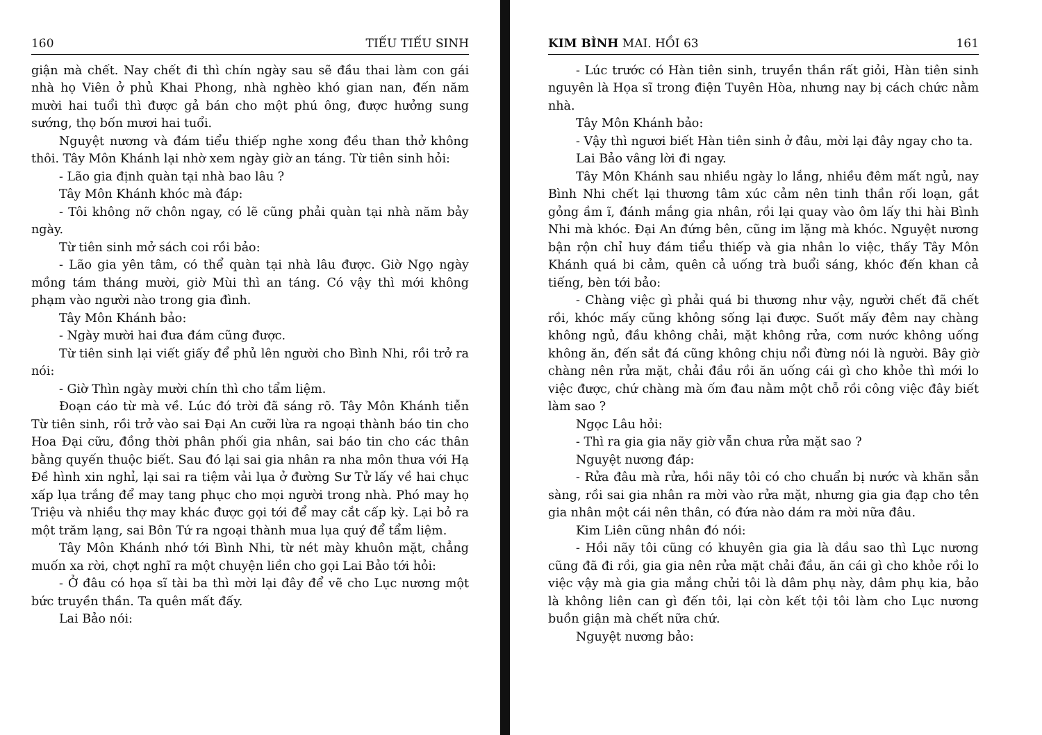160 TIẾU TIẾU SINH
giận mà chết. Nay chết đi thì chín ngày sau sẽ đầu thai làm con gái nhà họ Viên ở phủ Khai Phong, nhà nghèo khó gian nan, đến năm mười hai tuổi thì được gả bán cho một phú ông, được hưởng sung sướng, thọ bốn mươi hai tuổi.
Nguyệt nương và đám tiểu thiếp nghe xong đều than thở không thôi. Tây Môn Khánh lại nhờ xem ngày giờ an táng. Từ tiên sinh hỏi:
- Lão gia định quàn tại nhà bao lâu ?
Tây Môn Khánh khóc mà đáp:
- Tôi không nỡ chôn ngay, có lẽ cũng phải quàn tại nhà năm bảy ngày.
Từ tiên sinh mở sách coi rồi bảo:
- Lão gia yên tâm, có thể quàn tại nhà lâu được. Giờ Ngọ ngày mồng tám tháng mười, giờ Mùi thì an táng. Có vậy thì mới không phạm vào người nào trong gia đình.
Tây Môn Khánh bảo:
- Ngày mười hai đưa đám cũng được.
Từ tiên sinh lại viết giấy để phủ lên người cho Bình Nhi, rồi trở ra nói:
- Giờ Thìn ngày mười chín thì cho tẩm liệm.
Đoạn cáo từ mà về. Lúc đó trời đã sáng rõ. Tây Môn Khánh tiễn Từ tiên sinh, rồi trở vào sai Đại An cưỡi lừa ra ngoại thành báo tin cho Hoa Đại cữu, đồng thời phân phối gia nhân, sai báo tin cho các thân bằng quyến thuộc biết. Sau đó lại sai gia nhân ra nha môn thưa với Hạ Đề hình xin nghỉ, lại sai ra tiệm vải lụa ở đường Sư Tử lấy về hai chục xấp lụa trắng để may tang phục cho mọi người trong nhà. Phó may họ Triệu và nhiều thợ may khác được gọi tới để may cắt cấp kỳ. Lại bỏ ra một trăm lạng, sai Bôn Tứ ra ngoại thành mua lụa quý để tẩm liệm.
Tây Môn Khánh nhớ tới Bình Nhi, từ nét mày khuôn mặt, chẳng muốn xa rời, chợt nghĩ ra một chuyện liền cho gọi Lai Bảo tới hỏi:
- Ở đâu có họa sĩ tài ba thì mời lại đây để vẽ cho Lục nương một bức truyền thần. Ta quên mất đấy.
Lai Bảo nói:
KIM BÌNH MAI. HỒI 63 161
- Lúc trước có Hàn tiên sinh, truyền thần rất giỏi, Hàn tiên sinh nguyên là Họa sĩ trong điện Tuyên Hòa, nhưng nay bị cách chức nằm nhà.
Tây Môn Khánh bảo:
- Vậy thì ngươi biết Hàn tiên sinh ở đâu, mời lại đây ngay cho ta.
Lai Bảo vâng lời đi ngay.
Tây Môn Khánh sau nhiều ngày lo lắng, nhiều đêm mất ngủ, nay Bình Nhi chết lại thương tâm xúc cảm nên tinh thần rối loạn, gắt gỏng ầm ĩ, đánh mắng gia nhân, rồi lại quay vào ôm lấy thi hài Bình Nhi mà khóc. Đại An đứng bên, cũng im lặng mà khóc. Nguyệt nương bận rộn chỉ huy đám tiểu thiếp và gia nhân lo việc, thấy Tây Môn Khánh quá bi cảm, quên cả uống trà buổi sáng, khóc đến khan cả tiếng, bèn tới bảo:
- Chàng việc gì phải quá bi thương như vậy, người chết đã chết rồi, khóc mấy cũng không sống lại được. Suốt mấy đêm nay chàng không ngủ, đầu không chải, mặt không rửa, cơm nước không uống không ăn, đến sắt đá cũng không chịu nổi đừng nói là người. Bây giờ chàng nên rửa mặt, chải đầu rồi ăn uống cái gì cho khỏe thì mới lo việc được, chứ chàng mà ốm đau nằm một chỗ rồi công việc đây biết làm sao ?
Ngọc Lâu hỏi:
- Thì ra gia gia nãy giờ vẫn chưa rửa mặt sao ?
Nguyệt nương đáp:
- Rửa đâu mà rửa, hồi nãy tôi có cho chuẩn bị nước và khăn sẵn sàng, rồi sai gia nhân ra mời vào rửa mặt, nhưng gia gia đạp cho tên gia nhân một cái nên thân, có đứa nào dám ra mời nữa đâu.
Kim Liên cũng nhân đó nói:
- Hồi nãy tôi cũng có khuyên gia gia là dầu sao thì Lục nương cũng đã đi rồi, gia gia nên rửa mặt chải đầu, ăn cái gì cho khỏe rồi lo việc vậy mà gia gia mắng chửi tôi là dâm phụ này, dâm phụ kia, bảo là không liên can gì đến tôi, lại còn kết tội tôi làm cho Lục nương buồn giận mà chết nữa chứ.
Nguyệt nương bảo: